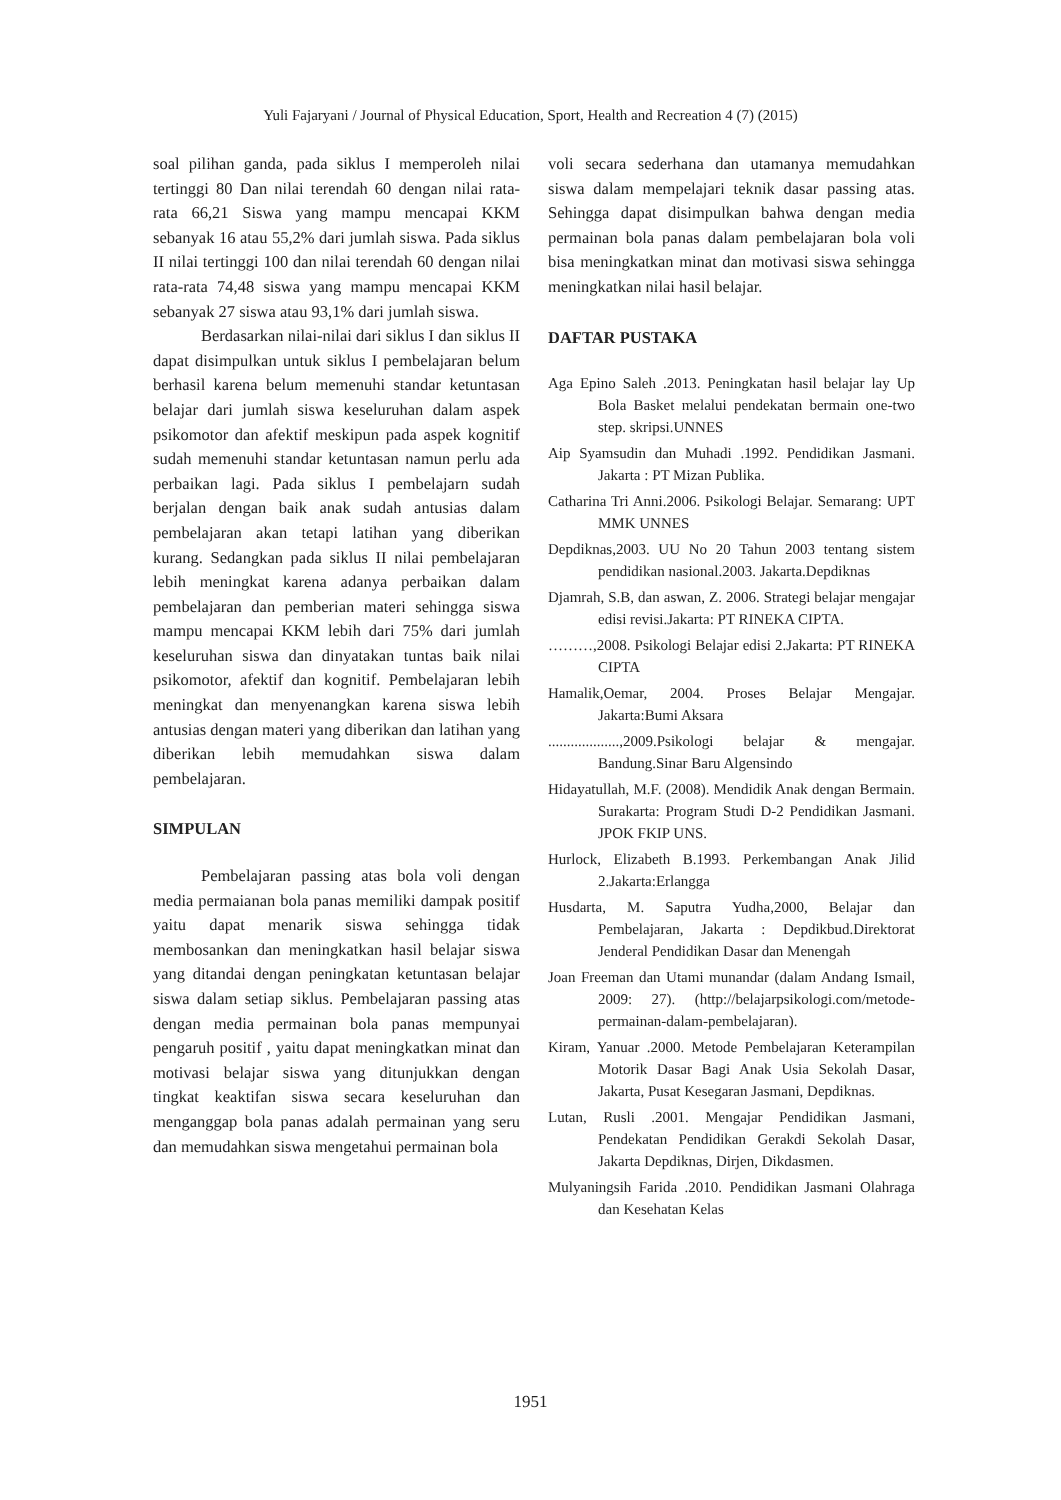Yuli Fajaryani / Journal of Physical Education, Sport, Health and Recreation 4 (7) (2015)
soal pilihan ganda, pada siklus I memperoleh nilai tertinggi 80 Dan nilai terendah 60 dengan nilai rata-rata 66,21 Siswa yang mampu mencapai KKM sebanyak 16 atau 55,2% dari jumlah siswa. Pada siklus II nilai tertinggi 100 dan nilai terendah 60 dengan nilai rata-rata 74,48 siswa yang mampu mencapai KKM sebanyak 27 siswa atau 93,1% dari jumlah siswa.
Berdasarkan nilai-nilai dari siklus I dan siklus II dapat disimpulkan untuk siklus I pembelajaran belum berhasil karena belum memenuhi standar ketuntasan belajar dari jumlah siswa keseluruhan dalam aspek psikomotor dan afektif meskipun pada aspek kognitif sudah memenuhi standar ketuntasan namun perlu ada perbaikan lagi. Pada siklus I pembelajarn sudah berjalan dengan baik anak sudah antusias dalam pembelajaran akan tetapi latihan yang diberikan kurang. Sedangkan pada siklus II nilai pembelajaran lebih meningkat karena adanya perbaikan dalam pembelajaran dan pemberian materi sehingga siswa mampu mencapai KKM lebih dari 75% dari jumlah keseluruhan siswa dan dinyatakan tuntas baik nilai psikomotor, afektif dan kognitif. Pembelajaran lebih meningkat dan menyenangkan karena siswa lebih antusias dengan materi yang diberikan dan latihan yang diberikan lebih memudahkan siswa dalam pembelajaran.
SIMPULAN
Pembelajaran passing atas bola voli dengan media permaianan bola panas memiliki dampak positif yaitu dapat menarik siswa sehingga tidak membosankan dan meningkatkan hasil belajar siswa yang ditandai dengan peningkatan ketuntasan belajar siswa dalam setiap siklus. Pembelajaran passing atas dengan media permainan bola panas mempunyai pengaruh positif , yaitu dapat meningkatkan minat dan motivasi belajar siswa yang ditunjukkan dengan tingkat keaktifan siswa secara keseluruhan dan menganggap bola panas adalah permainan yang seru dan memudahkan siswa mengetahui permainan bola
voli secara sederhana dan utamanya memudahkan siswa dalam mempelajari teknik dasar passing atas. Sehingga dapat disimpulkan bahwa dengan media permainan bola panas dalam pembelajaran bola voli bisa meningkatkan minat dan motivasi siswa sehingga meningkatkan nilai hasil belajar.
DAFTAR PUSTAKA
Aga Epino Saleh .2013. Peningkatan hasil belajar lay Up Bola Basket melalui pendekatan bermain one-two step. skripsi.UNNES
Aip Syamsudin dan Muhadi .1992. Pendidikan Jasmani. Jakarta : PT Mizan Publika.
Catharina Tri Anni.2006. Psikologi Belajar. Semarang: UPT MMK UNNES
Depdiknas,2003. UU No 20 Tahun 2003 tentang sistem pendidikan nasional.2003. Jakarta.Depdiknas
Djamrah, S.B, dan aswan, Z. 2006. Strategi belajar mengajar edisi revisi.Jakarta: PT RINEKA CIPTA.
………,2008. Psikologi Belajar edisi 2.Jakarta: PT RINEKA CIPTA
Hamalik,Oemar, 2004. Proses Belajar Mengajar. Jakarta:Bumi Aksara
...................,2009.Psikologi belajar & mengajar. Bandung.Sinar Baru Algensindo
Hidayatullah, M.F. (2008). Mendidik Anak dengan Bermain. Surakarta: Program Studi D-2 Pendidikan Jasmani. JPOK FKIP UNS.
Hurlock, Elizabeth B.1993. Perkembangan Anak Jilid 2.Jakarta:Erlangga
Husdarta, M. Saputra Yudha,2000, Belajar dan Pembelajaran, Jakarta : Depdikbud.Direktorat Jenderal Pendidikan Dasar dan Menengah
Joan Freeman dan Utami munandar (dalam Andang Ismail, 2009: 27). (http://belajarpsikologi.com/metode-permainan-dalam-pembelajaran).
Kiram, Yanuar .2000. Metode Pembelajaran Keterampilan Motorik Dasar Bagi Anak Usia Sekolah Dasar, Jakarta, Pusat Kesegaran Jasmani, Depdiknas.
Lutan, Rusli .2001. Mengajar Pendidikan Jasmani, Pendekatan Pendidikan Gerakdi Sekolah Dasar, Jakarta Depdiknas, Dirjen, Dikdasmen.
Mulyaningsih Farida .2010. Pendidikan Jasmani Olahraga dan Kesehatan Kelas
1951